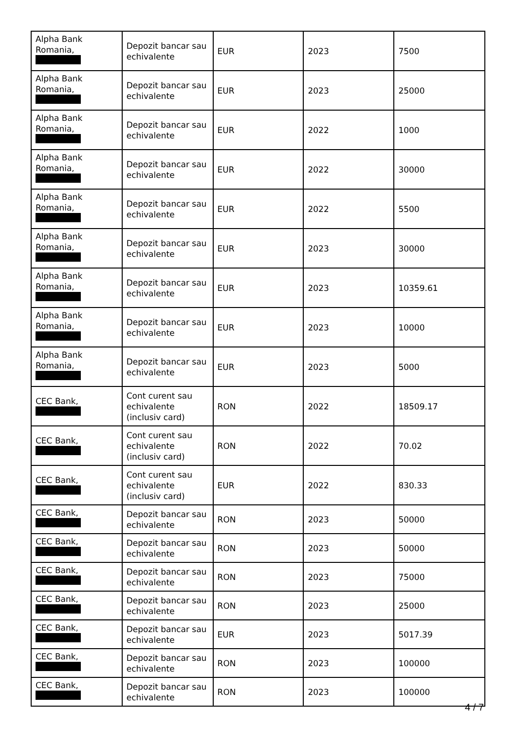| Alpha Bank Romania, | Depozit bancar sau echivalente | EUR | 2023 | 7500 |
| Alpha Bank Romania, | Depozit bancar sau echivalente | EUR | 2023 | 25000 |
| Alpha Bank Romania, | Depozit bancar sau echivalente | EUR | 2022 | 1000 |
| Alpha Bank Romania, | Depozit bancar sau echivalente | EUR | 2022 | 30000 |
| Alpha Bank Romania, | Depozit bancar sau echivalente | EUR | 2022 | 5500 |
| Alpha Bank Romania, | Depozit bancar sau echivalente | EUR | 2023 | 30000 |
| Alpha Bank Romania, | Depozit bancar sau echivalente | EUR | 2023 | 10359.61 |
| Alpha Bank Romania, | Depozit bancar sau echivalente | EUR | 2023 | 10000 |
| Alpha Bank Romania, | Depozit bancar sau echivalente | EUR | 2023 | 5000 |
| CEC Bank, | Cont curent sau echivalente (inclusiv card) | RON | 2022 | 18509.17 |
| CEC Bank, | Cont curent sau echivalente (inclusiv card) | RON | 2022 | 70.02 |
| CEC Bank, | Cont curent sau echivalente (inclusiv card) | EUR | 2022 | 830.33 |
| CEC Bank, | Depozit bancar sau echivalente | RON | 2023 | 50000 |
| CEC Bank, | Depozit bancar sau echivalente | RON | 2023 | 50000 |
| CEC Bank, | Depozit bancar sau echivalente | RON | 2023 | 75000 |
| CEC Bank, | Depozit bancar sau echivalente | RON | 2023 | 25000 |
| CEC Bank, | Depozit bancar sau echivalente | EUR | 2023 | 5017.39 |
| CEC Bank, | Depozit bancar sau echivalente | RON | 2023 | 100000 |
| CEC Bank, | Depozit bancar sau echivalente | RON | 2023 | 100000 |
4 / 7